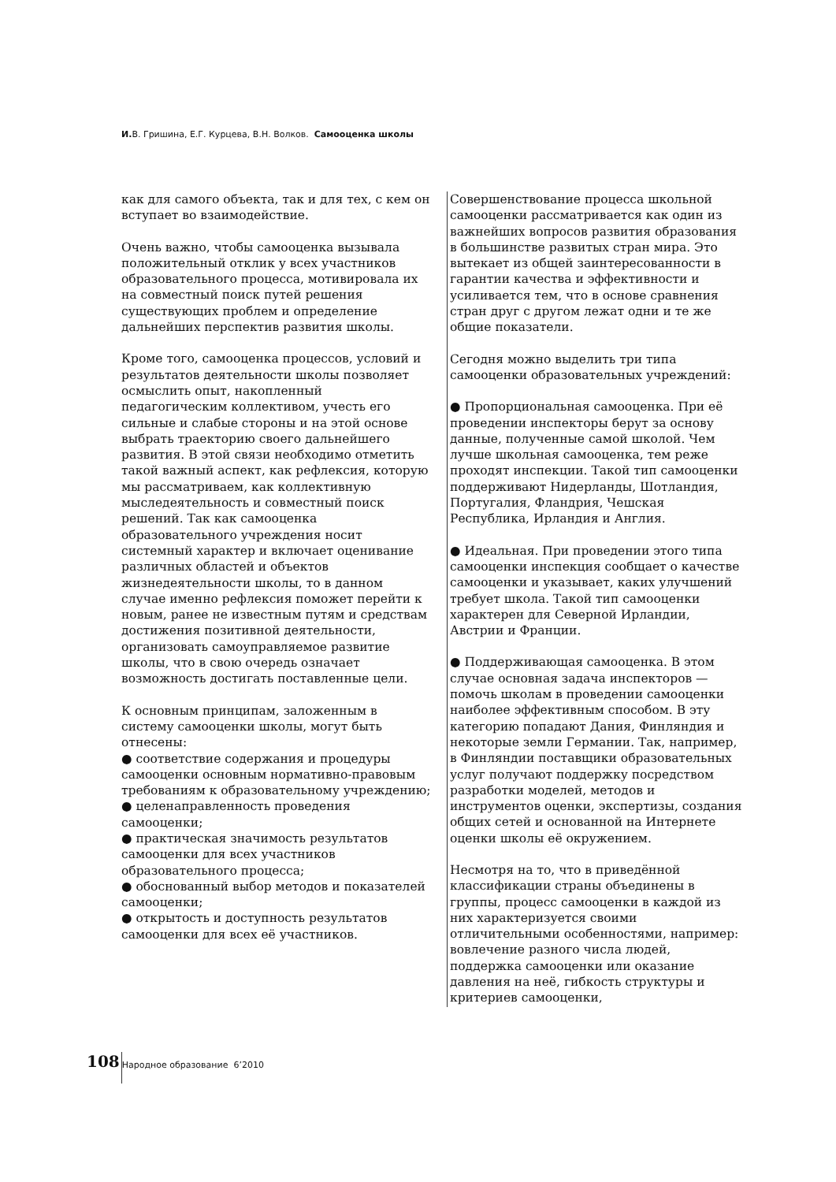И. В. Гришина, Е.Г. Курцева, В.Н. Волков. Самооценка школы
как для самого объекта, так и для тех, с кем он вступает во взаимодействие.
Очень важно, чтобы самооценка вызывала положительный отклик у всех участников образовательного процесса, мотивировала их на совместный поиск путей решения существующих проблем и определение дальнейших перспектив развития школы.
Кроме того, самооценка процессов, условий и результатов деятельности школы позволяет осмыслить опыт, накопленный педагогическим коллективом, учесть его сильные и слабые стороны и на этой основе выбрать траекторию своего дальнейшего развития. В этой связи необходимо отметить такой важный аспект, как рефлексия, которую мы рассматриваем, как коллективную мыследеятельность и совместный поиск решений. Так как самооценка образовательного учреждения носит системный характер и включает оценивание различных областей и объектов жизнедеятельности школы, то в данном случае именно рефлексия поможет перейти к новым, ранее не известным путям и средствам достижения позитивной деятельности, организовать самоуправляемое развитие школы, что в свою очередь означает возможность достигать поставленные цели.
К основным принципам, заложенным в систему самооценки школы, могут быть отнесены:
● соответствие содержания и процедуры самооценки основным нормативно-правовым требованиям к образовательному учреждению;
● целенаправленность проведения самооценки;
● практическая значимость результатов самооценки для всех участников образовательного процесса;
● обоснованный выбор методов и показателей самооценки;
● открытость и доступность результатов самооценки для всех её участников.
Совершенствование процесса школьной самооценки рассматривается как один из важнейших вопросов развития образования в большинстве развитых стран мира. Это вытекает из общей заинтересованности в гарантии качества и эффективности и усиливается тем, что в основе сравнения стран друг с другом лежат одни и те же общие показатели.
Сегодня можно выделить три типа самооценки образовательных учреждений:
● Пропорциональная самооценка. При её проведении инспекторы берут за основу данные, полученные самой школой. Чем лучше школьная самооценка, тем реже проходят инспекции. Такой тип самооценки поддерживают Нидерланды, Шотландия, Португалия, Фландрия, Чешская Республика, Ирландия и Англия.
● Идеальная. При проведении этого типа самооценки инспекция сообщает о качестве самооценки и указывает, каких улучшений требует школа. Такой тип самооценки характерен для Северной Ирландии, Австрии и Франции.
● Поддерживающая самооценка. В этом случае основная задача инспекторов — помочь школам в проведении самооценки наиболее эффективным способом. В эту категорию попадают Дания, Финляндия и некоторые земли Германии. Так, например, в Финляндии поставщики образовательных услуг получают поддержку посредством разработки моделей, методов и инструментов оценки, экспертизы, создания общих сетей и основанной на Интернете оценки школы её окружением.
Несмотря на то, что в приведённой классификации страны объединены в группы, процесс самооценки в каждой из них характеризуется своими отличительными особенностями, например: вовлечение разного числа людей, поддержка самооценки или оказание давления на неё, гибкость структуры и критериев самооценки,
108
Народное образование 6’2010